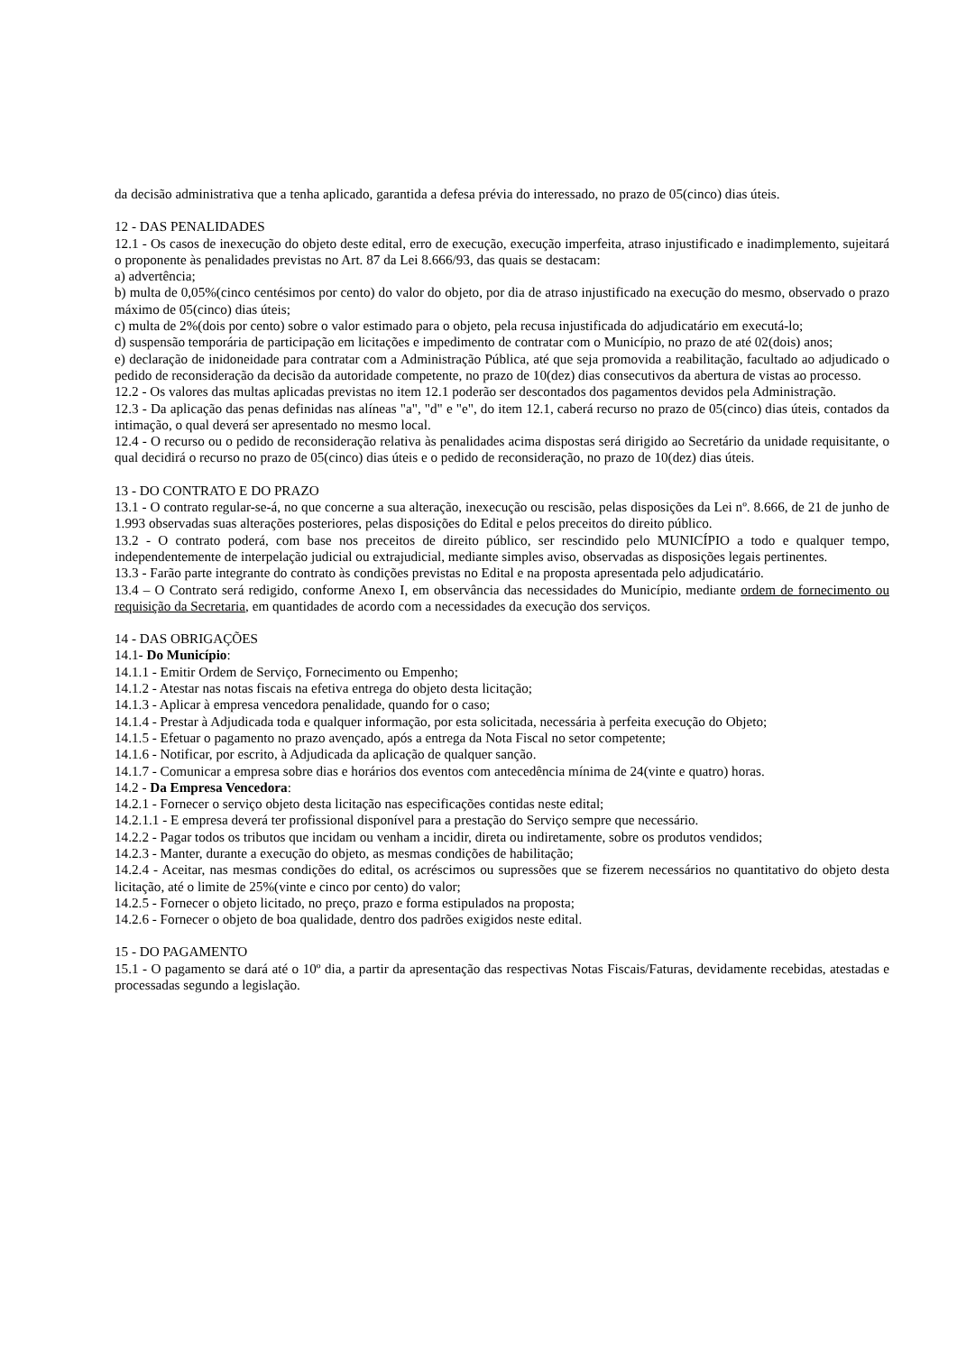da decisão administrativa que a tenha aplicado, garantida a defesa prévia do interessado, no prazo de 05(cinco) dias úteis.
12 - DAS PENALIDADES
12.1 - Os casos de inexecução do objeto deste edital, erro de execução, execução imperfeita, atraso injustificado e inadimplemento, sujeitará o proponente às penalidades previstas no Art. 87 da Lei 8.666/93, das quais se destacam:
a) advertência;
b) multa de 0,05%(cinco centésimos por cento) do valor do objeto, por dia de atraso injustificado na execução do mesmo, observado o prazo máximo de 05(cinco) dias úteis;
c) multa de 2%(dois por cento) sobre o valor estimado para o objeto, pela recusa injustificada do adjudicatário em executá-lo;
d) suspensão temporária de participação em licitações e impedimento de contratar com o Município, no prazo de até 02(dois) anos;
e) declaração de inidoneidade para contratar com a Administração Pública, até que seja promovida a reabilitação, facultado ao adjudicado o pedido de reconsideração da decisão da autoridade competente, no prazo de 10(dez) dias consecutivos da abertura de vistas ao processo.
12.2 - Os valores das multas aplicadas previstas no item 12.1 poderão ser descontados dos pagamentos devidos pela Administração.
12.3 - Da aplicação das penas definidas nas alíneas "a", "d" e "e", do item 12.1, caberá recurso no prazo de 05(cinco) dias úteis, contados da intimação, o qual deverá ser apresentado no mesmo local.
12.4 - O recurso ou o pedido de reconsideração relativa às penalidades acima dispostas será dirigido ao Secretário da unidade requisitante, o qual decidirá o recurso no prazo de 05(cinco) dias úteis e o pedido de reconsideração, no prazo de 10(dez) dias úteis.
13 - DO CONTRATO E DO PRAZO
13.1 - O contrato regular-se-á, no que concerne a sua alteração, inexecução ou rescisão, pelas disposições da Lei nº. 8.666, de 21 de junho de 1.993 observadas suas alterações posteriores, pelas disposições do Edital e pelos preceitos do direito público.
13.2 - O contrato poderá, com base nos preceitos de direito público, ser rescindido pelo MUNICÍPIO a todo e qualquer tempo, independentemente de interpelação judicial ou extrajudicial, mediante simples aviso, observadas as disposições legais pertinentes.
13.3 - Farão parte integrante do contrato às condições previstas no Edital e na proposta apresentada pelo adjudicatário.
13.4 – O Contrato será redigido, conforme Anexo I, em observância das necessidades do Município, mediante ordem de fornecimento ou requisição da Secretaria, em quantidades de acordo com a necessidades da execução dos serviços.
14 - DAS OBRIGAÇÕES
14.1- Do Município:
14.1.1 - Emitir Ordem de Serviço, Fornecimento ou Empenho;
14.1.2 - Atestar nas notas fiscais na efetiva entrega do objeto desta licitação;
14.1.3 - Aplicar à empresa vencedora penalidade, quando for o caso;
14.1.4 - Prestar à Adjudicada toda e qualquer informação, por esta solicitada, necessária à perfeita execução do Objeto;
14.1.5 - Efetuar o pagamento no prazo avençado, após a entrega da Nota Fiscal no setor competente;
14.1.6 - Notificar, por escrito, à Adjudicada da aplicação de qualquer sanção.
14.1.7 - Comunicar a empresa sobre dias e horários dos eventos com antecedência mínima de 24(vinte e quatro) horas.
14.2 - Da Empresa Vencedora:
14.2.1 - Fornecer o serviço objeto desta licitação nas especificações contidas neste edital;
14.2.1.1 - E empresa deverá ter profissional disponível para a prestação do Serviço sempre que necessário.
14.2.2 - Pagar todos os tributos que incidam ou venham a incidir, direta ou indiretamente, sobre os produtos vendidos;
14.2.3 - Manter, durante a execução do objeto, as mesmas condições de habilitação;
14.2.4 - Aceitar, nas mesmas condições do edital, os acréscimos ou supressões que se fizerem necessários no quantitativo do objeto desta licitação, até o limite de 25%(vinte e cinco por cento) do valor;
14.2.5 - Fornecer o objeto licitado, no preço, prazo e forma estipulados na proposta;
14.2.6 - Fornecer o objeto de boa qualidade, dentro dos padrões exigidos neste edital.
15 - DO PAGAMENTO
15.1 - O pagamento se dará até o 10º dia, a partir da apresentação das respectivas Notas Fiscais/Faturas, devidamente recebidas, atestadas e processadas segundo a legislação.